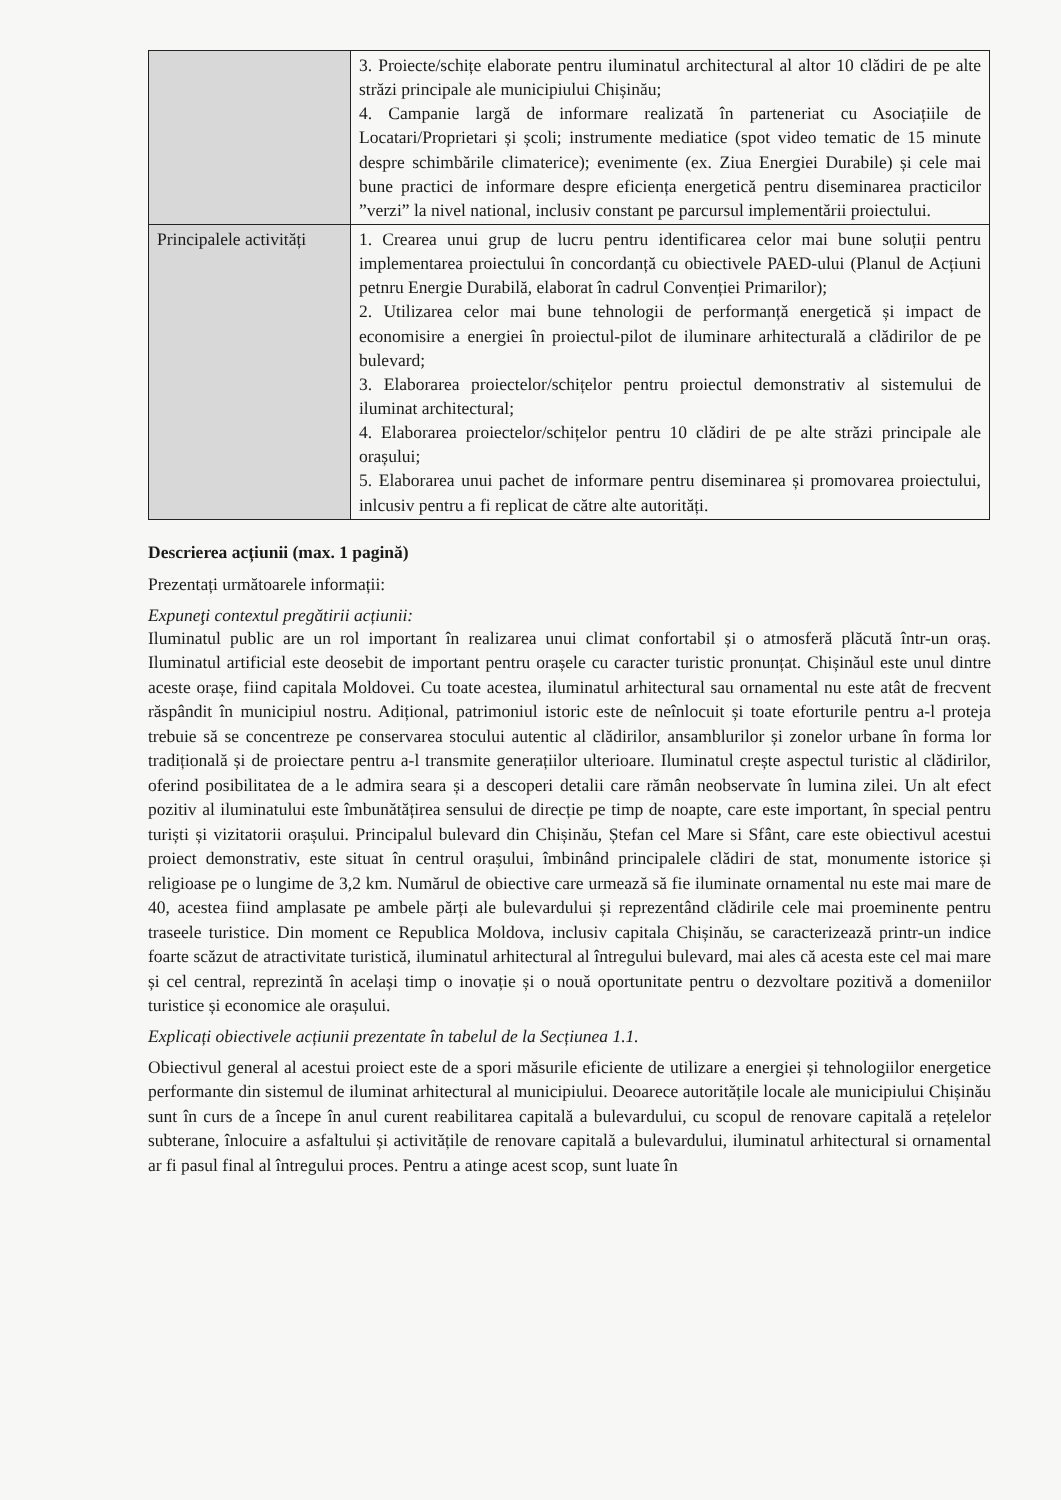| | 3. Proiecte/schițe elaborate pentru iluminatul architectural al altor 10 clădiri de pe alte străzi principale ale municipiului Chișinău; 4. Campanie largă de informare realizată în parteneriat cu Asociațiile de Locatari/Proprietari și școli; instrumente mediatice (spot video tematic de 15 minute despre schimbările climaterice); evenimente (ex. Ziua Energiei Durabile) și cele mai bune practici de informare despre eficiența energetică pentru diseminarea practicilor ”verzi” la nivel national, inclusiv constant pe parcursul implementării proiectului. |
| Principalele activități | 1. Crearea unui grup de lucru pentru identificarea celor mai bune soluții pentru implementarea proiectului în concordanță cu obiectivele PAED-ului (Planul de Acțiuni petnru Energie Durabilă, elaborat în cadrul Convenției Primarilor); 2. Utilizarea celor mai bune tehnologii de performanță energetică și impact de economisire a energiei în proiectul-pilot de iluminare arhitecturală a clădirilor de pe bulevard; 3. Elaborarea proiectelor/schițelor pentru proiectul demonstrativ al sistemului de iluminat architectural; 4. Elaborarea proiectelor/schițelor pentru 10 clădiri de pe alte străzi principale ale orașului; 5. Elaborarea unui pachet de informare pentru diseminarea și promovarea proiectului, inlcusiv pentru a fi replicat de către alte autorități. |
Descrierea acțiunii (max. 1 pagină)
Prezentați următoarele informații:
Expuneţi contextul pregătirii acțiunii:
Iluminatul public are un rol important în realizarea unui climat confortabil și o atmosferă plăcută într-un oraș. Iluminatul artificial este deosebit de important pentru orașele cu caracter turistic pronunțat. Chișinăul este unul dintre aceste orașe, fiind capitala Moldovei. Cu toate acestea, iluminatul arhitectural sau ornamental nu este atât de frecvent răspândit în municipiul nostru. Adițional, patrimoniul istoric este de neînlocuit și toate eforturile pentru a-l proteja trebuie să se concentreze pe conservarea stocului autentic al clădirilor, ansamblurilor și zonelor urbane în forma lor tradițională și de proiectare pentru a-l transmite generațiilor ulterioare. Iluminatul crește aspectul turistic al clădirilor, oferind posibilitatea de a le admira seara și a descoperi detalii care rămân neobservate în lumina zilei. Un alt efect pozitiv al iluminatului este îmbunătățirea sensului de direcție pe timp de noapte, care este important, în special pentru turiști și vizitatorii orașului. Principalul bulevard din Chișinău, Ștefan cel Mare si Sfânt, care este obiectivul acestui proiect demonstrativ, este situat în centrul orașului, îmbinând principalele clădiri de stat, monumente istorice și religioase pe o lungime de 3,2 km. Numărul de obiective care urmează să fie iluminate ornamental nu este mai mare de 40, acestea fiind amplasate pe ambele părți ale bulevardului și reprezentând clădirile cele mai proeminente pentru traseele turistice. Din moment ce Republica Moldova, inclusiv capitala Chișinău, se caracterizează printr-un indice foarte scăzut de atractivitate turistică, iluminatul arhitectural al întregului bulevard, mai ales că acesta este cel mai mare și cel central, reprezintă în același timp o inovație și o nouă oportunitate pentru o dezvoltare pozitivă a domeniilor turistice și economice ale orașului.
Explicați obiectivele acțiunii prezentate în tabelul de la Secțiunea 1.1.
Obiectivul general al acestui proiect este de a spori măsurile eficiente de utilizare a energiei și tehnologiilor energetice performante din sistemul de iluminat arhitectural al municipiului. Deoarece autoritățile locale ale municipiului Chișinău sunt în curs de a începe în anul curent reabilitarea capitală a bulevardului, cu scopul de renovare capitală a rețelelor subterane, înlocuire a asfaltului și activitățile de renovare capitală a bulevardului, iluminatul arhitectural si ornamental ar fi pasul final al întregului proces. Pentru a atinge acest scop, sunt luate în